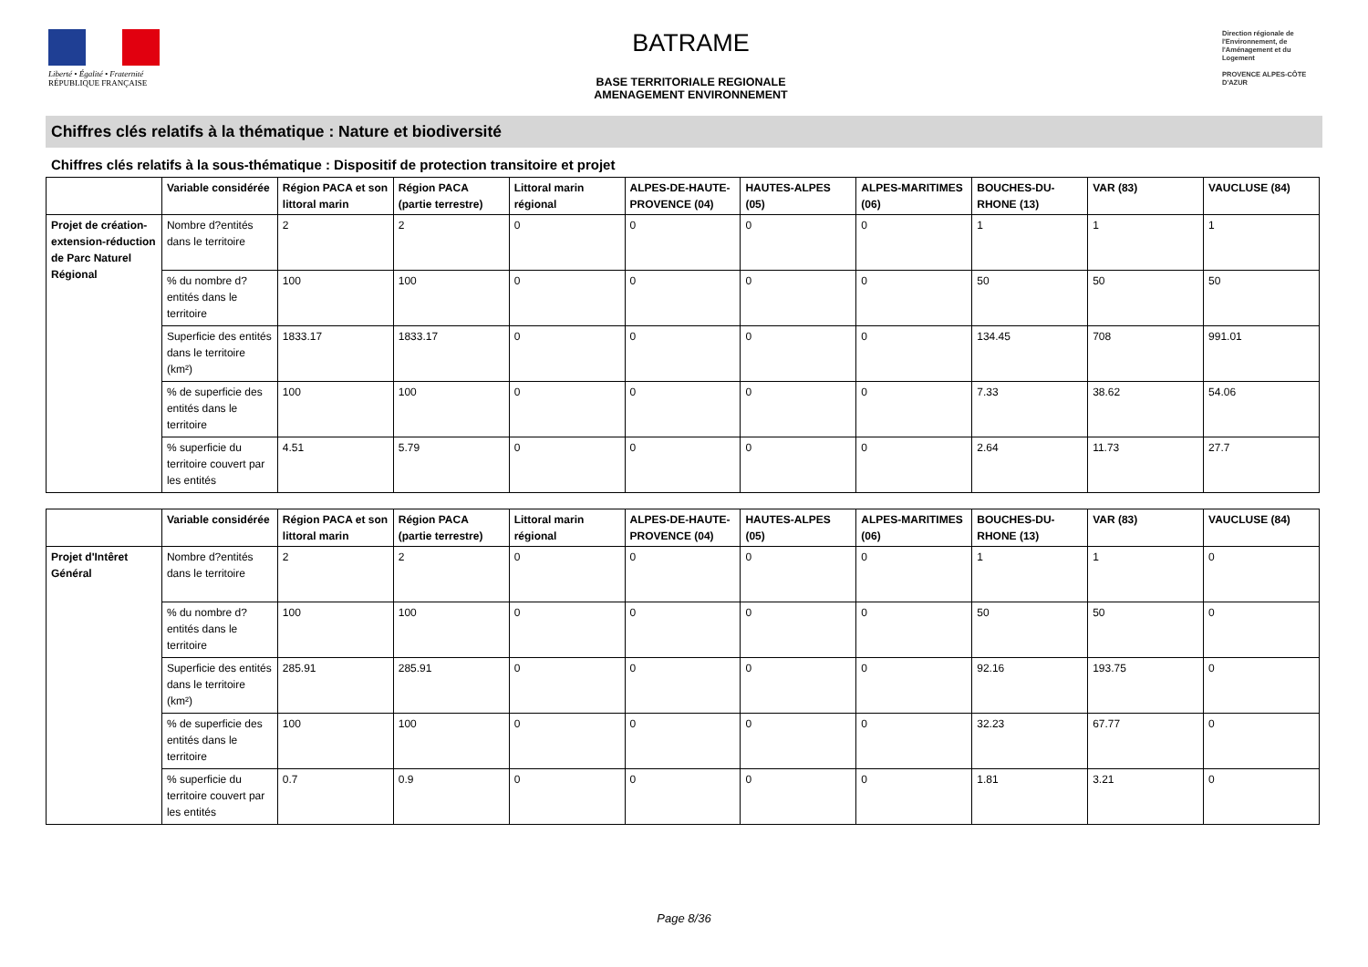Liberté • Égalité • Fraternité
RÉPUBLIQUE FRANÇAISE
BATRAME
BASE TERRITORIALE REGIONALE
AMENAGEMENT ENVIRONNEMENT
Direction régionale de l'Environnement, de l'Aménagement et du Logement
PROVENCE ALPES-CÔTE D'AZUR
Chiffres clés relatifs à la thématique : Nature et biodiversité
Chiffres clés relatifs à la sous-thématique : Dispositif de protection transitoire et projet
| | Variable considérée | Région PACA et son littoral marin | Région PACA (partie terrestre) | Littoral marin régional | ALPES-DE-HAUTE-PROVENCE (04) | HAUTES-ALPES (05) | ALPES-MARITIMES (06) | BOUCHES-DU-RHONE (13) | VAR (83) | VAUCLUSE (84) |
| --- | --- | --- | --- | --- | --- | --- | --- | --- | --- | --- |
| Projet de création-extension-réduction de Parc Naturel Régional | Nombre d?entités dans le territoire | 2 | 2 | 0 | 0 | 0 | 0 | 1 | 1 | 1 |
| | % du nombre d?entités dans le territoire | 100 | 100 | 0 | 0 | 0 | 0 | 50 | 50 | 50 |
| | Superficie des entités dans le territoire (km²) | 1833.17 | 1833.17 | 0 | 0 | 0 | 0 | 134.45 | 708 | 991.01 |
| | % de superficie des entités dans le territoire | 100 | 100 | 0 | 0 | 0 | 0 | 7.33 | 38.62 | 54.06 |
| | % superficie du territoire couvert par les entités | 4.51 | 5.79 | 0 | 0 | 0 | 0 | 2.64 | 11.73 | 27.7 |
| | Variable considérée | Région PACA et son littoral marin | Région PACA (partie terrestre) | Littoral marin régional | ALPES-DE-HAUTE-PROVENCE (04) | HAUTES-ALPES (05) | ALPES-MARITIMES (06) | BOUCHES-DU-RHONE (13) | VAR (83) | VAUCLUSE (84) |
| --- | --- | --- | --- | --- | --- | --- | --- | --- | --- | --- |
| Projet d'Intêret Général | Nombre d?entités dans le territoire | 2 | 2 | 0 | 0 | 0 | 0 | 1 | 1 | 0 |
| | % du nombre d?entités dans le territoire | 100 | 100 | 0 | 0 | 0 | 0 | 50 | 50 | 0 |
| | Superficie des entités dans le territoire (km²) | 285.91 | 285.91 | 0 | 0 | 0 | 0 | 92.16 | 193.75 | 0 |
| | % de superficie des entités dans le territoire | 100 | 100 | 0 | 0 | 0 | 0 | 32.23 | 67.77 | 0 |
| | % superficie du territoire couvert par les entités | 0.7 | 0.9 | 0 | 0 | 0 | 0 | 1.81 | 3.21 | 0 |
Page 8/36